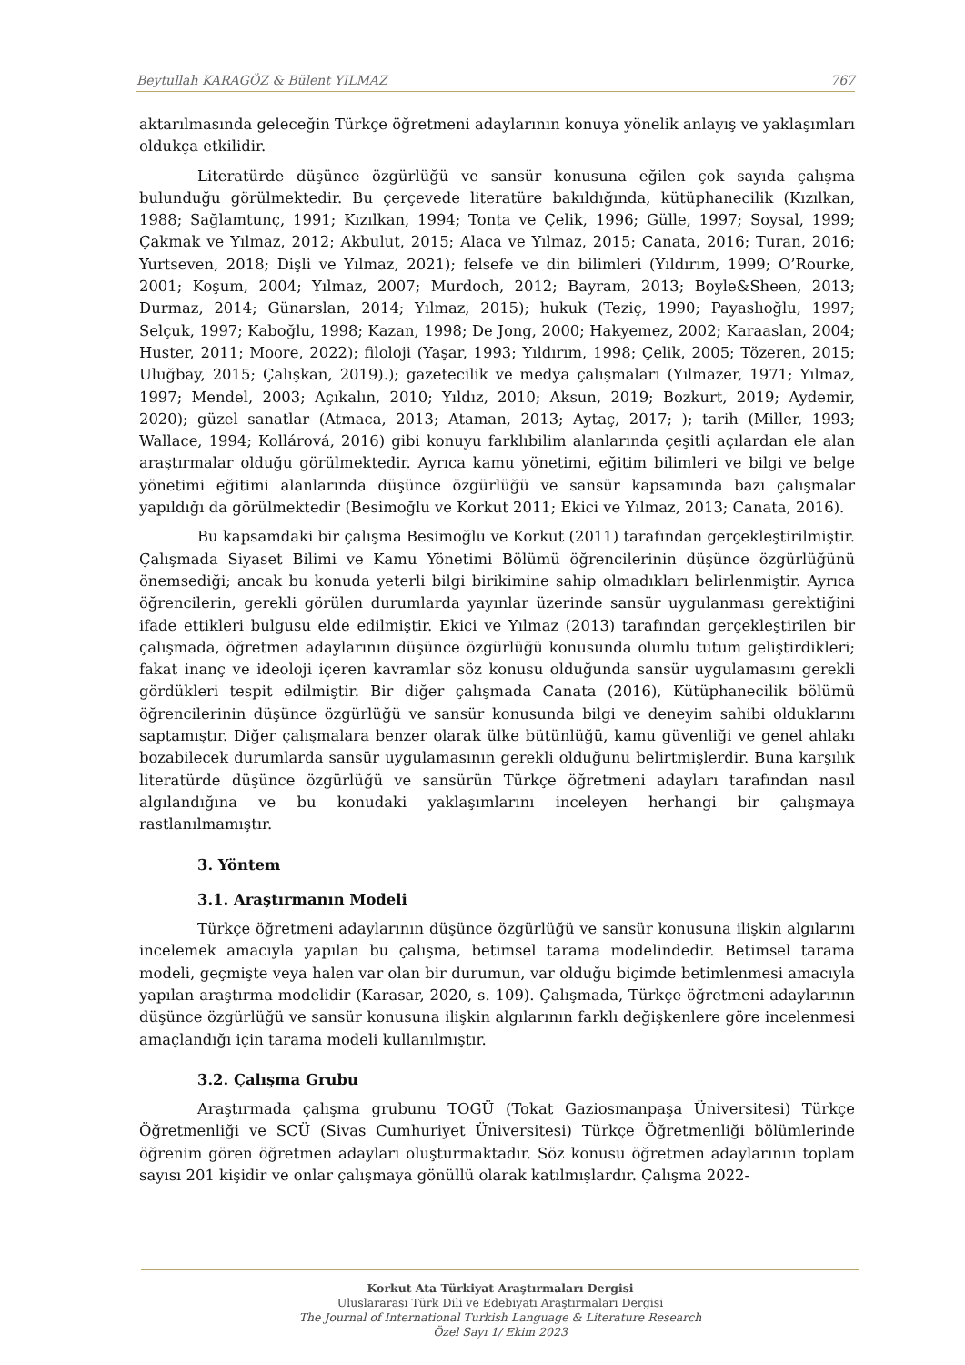Beytullah KARAGÖZ & Bülent YILMAZ 767
aktarılmasında geleceğin Türkçe öğretmeni adaylarının konuya yönelik anlayış ve yaklaşımları oldukça etkilidir.
Literatürde düşünce özgürlüğü ve sansür konusuna eğilen çok sayıda çalışma bulunduğu görülmektedir. Bu çerçevede literatüre bakıldığında, kütüphanecilik (Kızılkan, 1988; Sağlamtunç, 1991; Kızılkan, 1994; Tonta ve Çelik, 1996; Gülle, 1997; Soysal, 1999; Çakmak ve Yılmaz, 2012; Akbulut, 2015; Alaca ve Yılmaz, 2015; Canata, 2016; Turan, 2016; Yurtseven, 2018; Dişli ve Yılmaz, 2021); felsefe ve din bilimleri (Yıldırım, 1999; O’Rourke, 2001; Koşum, 2004; Yılmaz, 2007; Murdoch, 2012; Bayram, 2013; Boyle&Sheen, 2013; Durmaz, 2014; Günarslan, 2014; Yılmaz, 2015); hukuk (Teziç, 1990; Payaslıoğlu, 1997; Selçuk, 1997; Kaboğlu, 1998; Kazan, 1998; De Jong, 2000; Hakyemez, 2002; Karaaslan, 2004; Huster, 2011; Moore, 2022); filoloji (Yaşar, 1993; Yıldırım, 1998; Çelik, 2005; Tözeren, 2015; Uluğbay, 2015; Çalışkan, 2019).); gazetecilik ve medya çalışmaları (Yılmazer, 1971; Yılmaz, 1997; Mendel, 2003; Açıkalın, 2010; Yıldız, 2010; Aksun, 2019; Bozkurt, 2019; Aydemir, 2020); güzel sanatlar (Atmaca, 2013; Ataman, 2013; Aytaç, 2017; ); tarih (Miller, 1993; Wallace, 1994; Kollárová, 2016) gibi konuyu farklıbilim alanlarında çeşitli açılardan ele alan araştırmalar olduğu görülmektedir. Ayrıca kamu yönetimi, eğitim bilimleri ve bilgi ve belge yönetimi eğitimi alanlarında düşünce özgürlüğü ve sansür kapsamında bazı çalışmalar yapıldığı da görülmektedir (Besimoğlu ve Korkut 2011; Ekici ve Yılmaz, 2013; Canata, 2016).
Bu kapsamdaki bir çalışma Besimoğlu ve Korkut (2011) tarafından gerçekleştirilmiştir. Çalışmada Siyaset Bilimi ve Kamu Yönetimi Bölümü öğrencilerinin düşünce özgürlüğünü önemsediği; ancak bu konuda yeterli bilgi birikimine sahip olmadıkları belirlenmiştir. Ayrıca öğrencilerin, gerekli görülen durumlarda yayınlar üzerinde sansür uygulanması gerektiğini ifade ettikleri bulgusu elde edilmiştir. Ekici ve Yılmaz (2013) tarafından gerçekleştirilen bir çalışmada, öğretmen adaylarının düşünce özgürlüğü konusunda olumlu tutum geliştirdikleri; fakat inanç ve ideoloji içeren kavramlar söz konusu olduğunda sansür uygulamasını gerekli gördükleri tespit edilmiştir. Bir diğer çalışmada Canata (2016), Kütüphanecilik bölümü öğrencilerinin düşünce özgürlüğü ve sansür konusunda bilgi ve deneyim sahibi olduklarını saptamıştır. Diğer çalışmalara benzer olarak ülke bütünlüğü, kamu güvenliği ve genel ahlakı bozabilecek durumlarda sansür uygulamasının gerekli olduğunu belirtmişlerdir. Buna karşılık literatürde düşünce özgürlüğü ve sansürün Türkçe öğretmeni adayları tarafından nasıl algılandığına ve bu konudaki yaklaşımlarını inceleyen herhangi bir çalışmaya rastlanılmamıştır.
3. Yöntem
3.1. Araştırmanın Modeli
Türkçe öğretmeni adaylarının düşünce özgürlüğü ve sansür konusuna ilişkin algılarını incelemek amacıyla yapılan bu çalışma, betimsel tarama modelindedir. Betimsel tarama modeli, geçmişte veya halen var olan bir durumun, var olduğu biçimde betimlenmesi amacıyla yapılan araştırma modelidir (Karasar, 2020, s. 109). Çalışmada, Türkçe öğretmeni adaylarının düşünce özgürlüğü ve sansür konusuna ilişkin algılarının farklı değişkenlere göre incelenmesi amaçlandığı için tarama modeli kullanılmıştır.
3.2. Çalışma Grubu
Araştırmada çalışma grubunu TOGÜ (Tokat Gaziosmanpaşa Üniversitesi) Türkçe Öğretmenliği ve SCÜ (Sivas Cumhuriyet Üniversitesi) Türkçe Öğretmenliği bölümlerinde öğrenim gören öğretmen adayları oluşturmaktadır. Söz konusu öğretmen adaylarının toplam sayısı 201 kişidir ve onlar çalışmaya gönüllü olarak katılmışlardır. Çalışma 2022-
Korkut Ata Türkiyat Araştırmaları Dergisi
Uluslararası Türk Dili ve Edebiyatı Araştırmaları Dergisi
The Journal of International Turkish Language & Literature Research
Özel Sayı 1/ Ekim 2023